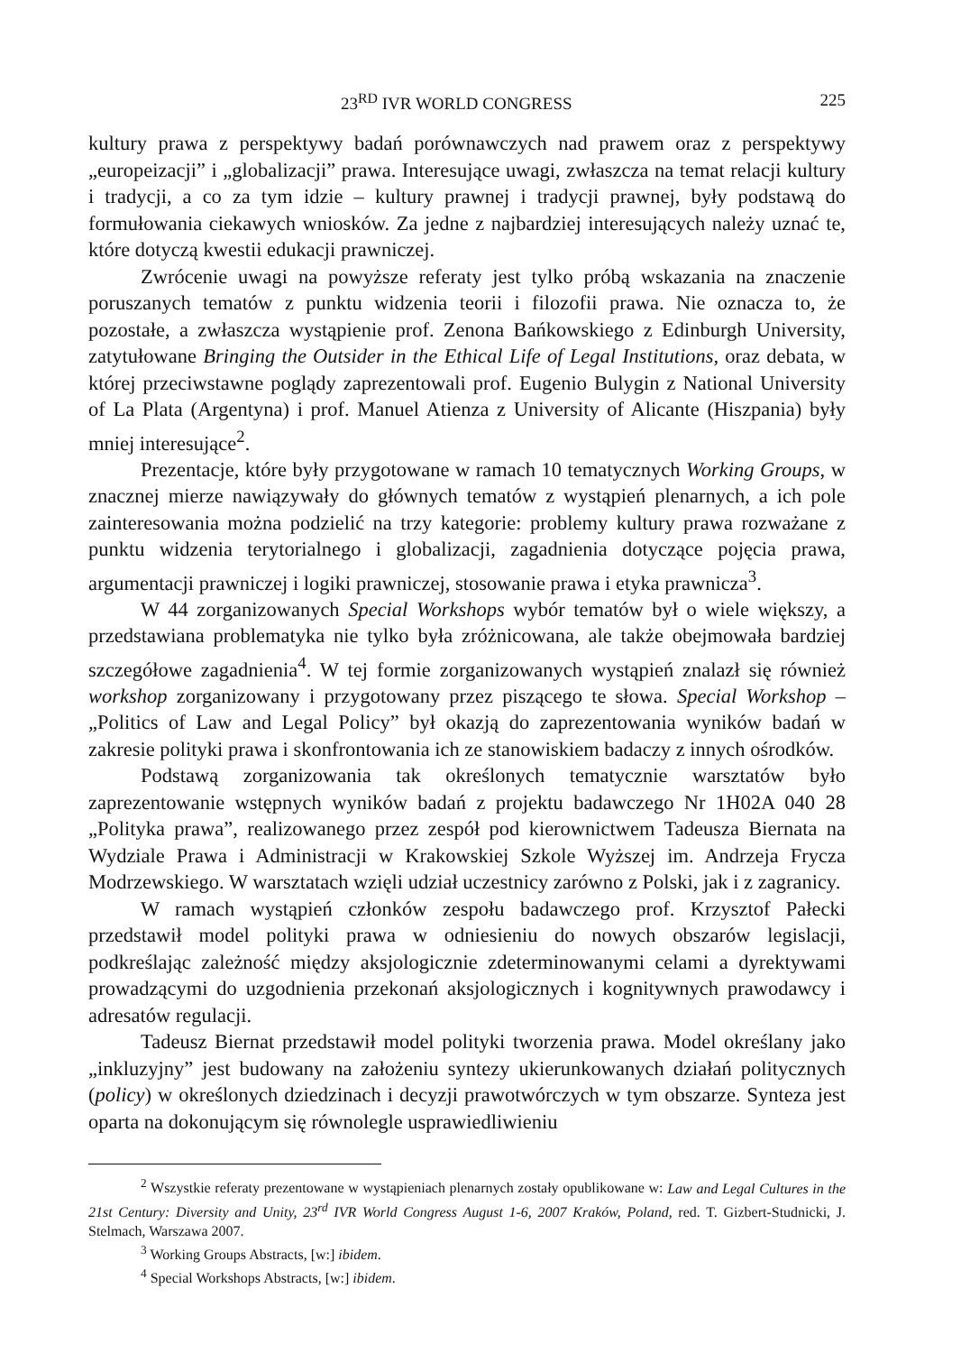23<sup>RD</sup> IVR WORLD CONGRESS 225
kultury prawa z perspektywy badań porównawczych nad prawem oraz z perspektywy „europeizacji” i „globalizacji” prawa. Interesujące uwagi, zwłaszcza na temat relacji kultury i tradycji, a co za tym idzie – kultury prawnej i tradycji prawnej, były podstawą do formułowania ciekawych wniosków. Za jedne z najbardziej interesujących należy uznać te, które dotyczą kwestii edukacji prawniczej.
Zwrócenie uwagi na powyższe referaty jest tylko próbą wskazania na znaczenie poruszanych tematów z punktu widzenia teorii i filozofii prawa. Nie oznacza to, że pozostałe, a zwłaszcza wystąpienie prof. Zenona Bańkowskiego z Edinburgh University, zatytułowane Bringing the Outsider in the Ethical Life of Legal Institutions, oraz debata, w której przeciwstawne poglądy zaprezentowali prof. Eugenio Bulygin z National University of La Plata (Argentyna) i prof. Manuel Atienza z University of Alicante (Hiszpania) były mniej interesujące<sup>2</sup>.
Prezentacje, które były przygotowane w ramach 10 tematycznych Working Groups, w znacznej mierze nawiązywały do głównych tematów z wystąpień plenarnych, a ich pole zainteresowania można podzielić na trzy kategorie: problemy kultury prawa rozważane z punktu widzenia terytorialnego i globalizacji, zagadnienia dotyczące pojęcia prawa, argumentacji prawniczej i logiki prawniczej, stosowanie prawa i etyka prawnicza<sup>3</sup>.
W 44 zorganizowanych Special Workshops wybór tematów był o wiele większy, a przedstawiana problematyka nie tylko była zróżnicowana, ale także obejmowała bardziej szczegółowe zagadnienia<sup>4</sup>. W tej formie zorganizowanych wystąpień znalazł się również workshop zorganizowany i przygotowany przez piszącego te słowa. Special Workshop – „Politics of Law and Legal Policy” był okazją do zaprezentowania wyników badań w zakresie polityki prawa i skonfrontowania ich ze stanowiskiem badaczy z innych ośrodków.
Podstawą zorganizowania tak określonych tematycznie warsztatów było zaprezentowanie wstępnych wyników badań z projektu badawczego Nr 1H02A 040 28 „Polityka prawa”, realizowanego przez zespół pod kierownictwem Tadeusza Biernata na Wydziale Prawa i Administracji w Krakowskiej Szkole Wyższej im. Andrzeja Frycza Modrzewskiego. W warsztatach wzięli udział uczestnicy zarówno z Polski, jak i z zagranicy.
W ramach wystąpień członków zespołu badawczego prof. Krzysztof Pałecki przedstawił model polityki prawa w odniesieniu do nowych obszarów legislacji, podkreślając zależność między aksjologicznie zdeterminowanymi celami a dyrektywami prowadzącymi do uzgodnienia przekonań aksjologicznych i kognitywnych prawodawcy i adresatów regulacji.
Tadeusz Biernat przedstawił model polityki tworzenia prawa. Model określany jako „inkluzyjny” jest budowany na założeniu syntezy ukierunkowanych działań politycznych (policy) w określonych dziedzinach i decyzji prawotwórczych w tym obszarze. Synteza jest oparta na dokonującym się równolegle usprawiedliwieniu
<sup>2</sup> Wszystkie referaty prezentowane w wystąpieniach plenarnych zostały opublikowane w: Law and Legal Cultures in the 21st Century: Diversity and Unity, 23<sup>rd</sup> IVR World Congress August 1-6, 2007 Kraków, Poland, red. T. Gizbert-Studnicki, J. Stelmach, Warszawa 2007.
<sup>3</sup> Working Groups Abstracts, [w:] ibidem.
<sup>4</sup> Special Workshops Abstracts, [w:] ibidem.